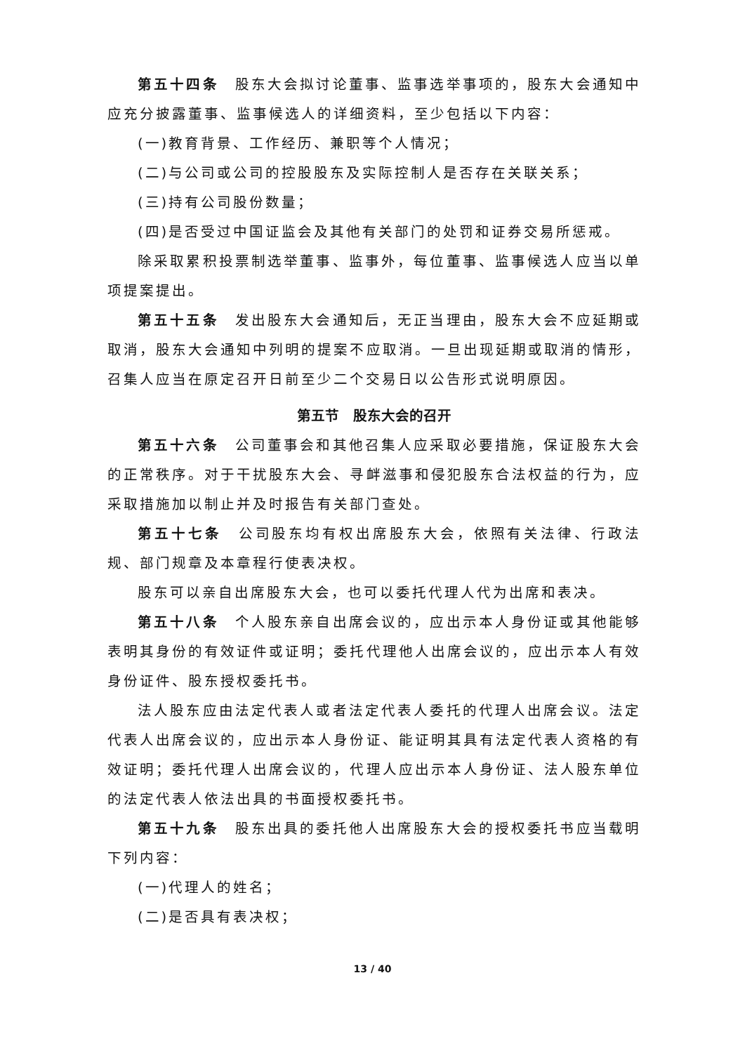第五十四条　股东大会拟讨论董事、监事选举事项的，股东大会通知中应充分披露董事、监事候选人的详细资料，至少包括以下内容：
(一)教育背景、工作经历、兼职等个人情况；
(二)与公司或公司的控股股东及实际控制人是否存在关联关系；
(三)持有公司股份数量；
(四)是否受过中国证监会及其他有关部门的处罚和证券交易所惩戒。
除采取累积投票制选举董事、监事外，每位董事、监事候选人应当以单项提案提出。
第五十五条　发出股东大会通知后，无正当理由，股东大会不应延期或取消，股东大会通知中列明的提案不应取消。一旦出现延期或取消的情形，召集人应当在原定召开日前至少二个交易日以公告形式说明原因。
第五节　股东大会的召开
第五十六条　公司董事会和其他召集人应采取必要措施，保证股东大会的正常秩序。对于干扰股东大会、寻衅滋事和侵犯股东合法权益的行为，应采取措施加以制止并及时报告有关部门查处。
第五十七条　公司股东均有权出席股东大会，依照有关法律、行政法规、部门规章及本章程行使表决权。
股东可以亲自出席股东大会，也可以委托代理人代为出席和表决。
第五十八条　个人股东亲自出席会议的，应出示本人身份证或其他能够表明其身份的有效证件或证明；委托代理他人出席会议的，应出示本人有效身份证件、股东授权委托书。
法人股东应由法定代表人或者法定代表人委托的代理人出席会议。法定代表人出席会议的，应出示本人身份证、能证明其具有法定代表人资格的有效证明；委托代理人出席会议的，代理人应出示本人身份证、法人股东单位的法定代表人依法出具的书面授权委托书。
第五十九条　股东出具的委托他人出席股东大会的授权委托书应当载明下列内容：
(一)代理人的姓名；
(二)是否具有表决权；
13 / 40